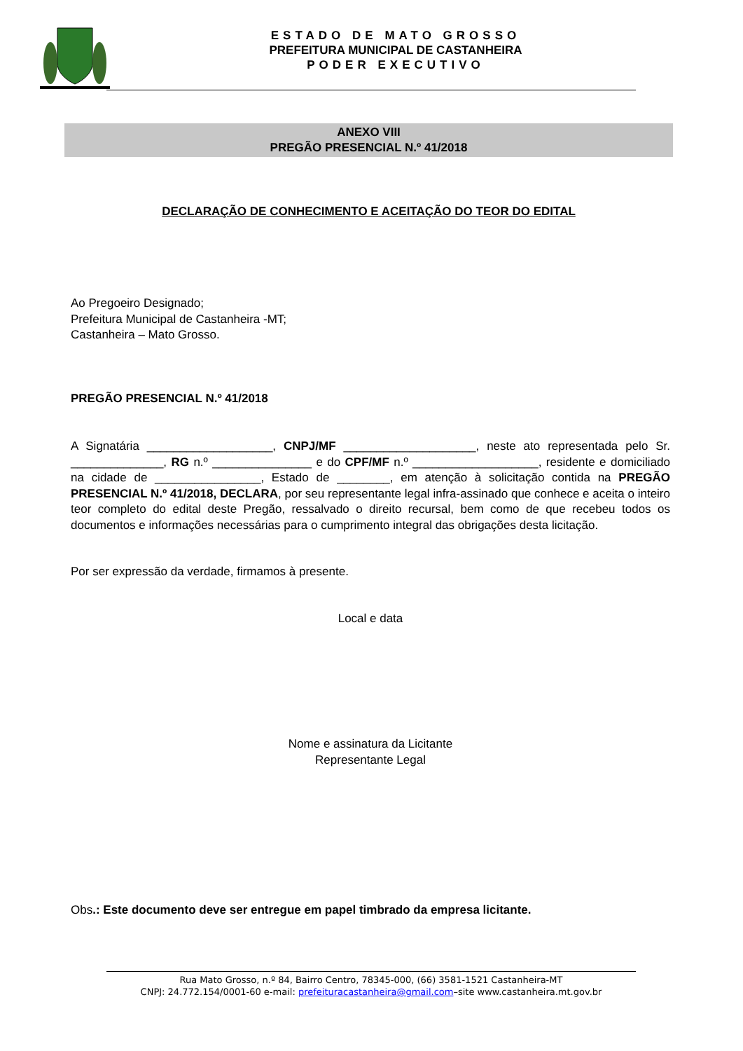ESTADO DE MATO GROSSO
PREFEITURA MUNICIPAL DE CASTANHEIRA
PODER EXECUTIVO
ANEXO VIII
PREGÃO PRESENCIAL N.º 41/2018
DECLARAÇÃO DE CONHECIMENTO E ACEITAÇÃO DO TEOR DO EDITAL
Ao Pregoeiro Designado;
Prefeitura Municipal de Castanheira -MT;
Castanheira – Mato Grosso.
PREGÃO PRESENCIAL N.º 41/2018
A Signatária ___________________, CNPJ/MF ____________________, neste ato representada pelo Sr. ______________, RG n.º _______________ e do CPF/MF n.º ___________________, residente e domiciliado na cidade de ________________, Estado de ________, em atenção à solicitação contida na PREGÃO PRESENCIAL N.º 41/2018, DECLARA, por seu representante legal infra-assinado que conhece e aceita o inteiro teor completo do edital deste Pregão, ressalvado o direito recursal, bem como de que recebeu todos os documentos e informações necessárias para o cumprimento integral das obrigações desta licitação.
Por ser expressão da verdade, firmamos à presente.
Local e data
Nome e assinatura da Licitante
Representante Legal
Obs.: Este documento deve ser entregue em papel timbrado da empresa licitante.
Rua Mato Grosso, n.º 84, Bairro Centro, 78345-000, (66) 3581-1521 Castanheira-MT
CNPJ: 24.772.154/0001-60 e-mail: prefeituracastanheira@gmail.com–site www.castanheira.mt.gov.br